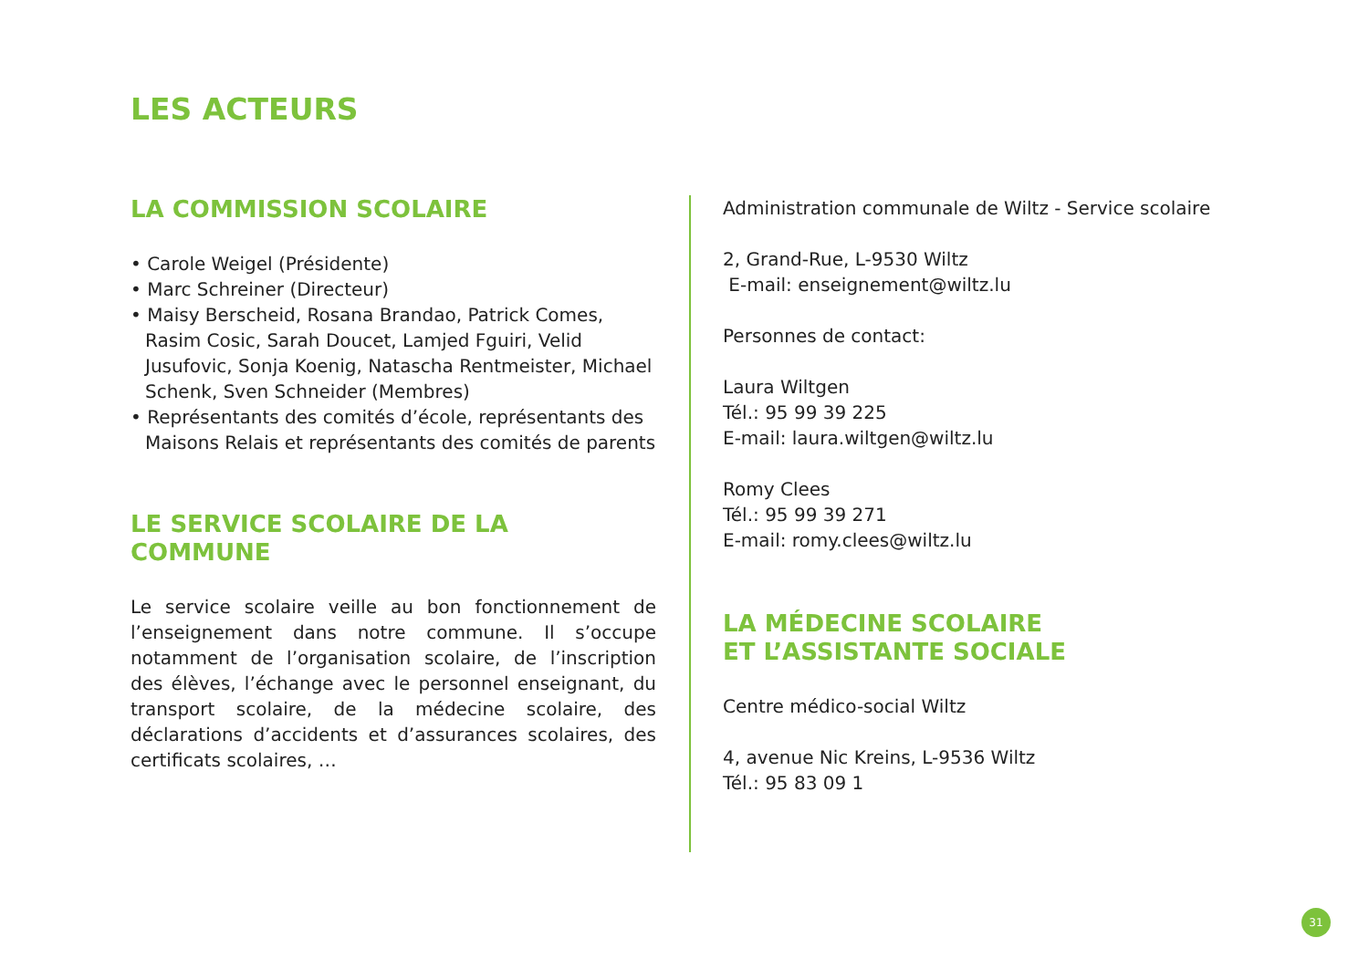LES ACTEURS
LA COMMISSION SCOLAIRE
• Carole Weigel (Présidente)
• Marc Schreiner (Directeur)
• Maisy Berscheid, Rosana Brandao, Patrick Comes, Rasim Cosic, Sarah Doucet, Lamjed Fguiri, Velid Jusufovic, Sonja Koenig, Natascha Rentmeister, Michael Schenk, Sven Schneider (Membres)
• Représentants des comités d’école, représentants des Maisons Relais et représentants des comités de parents
LE SERVICE SCOLAIRE DE LA COMMUNE
Le service scolaire veille au bon fonctionnement de l’enseignement dans notre commune. Il s’occupe notamment de l’organisation scolaire, de l’inscription des élèves, l’échange avec le personnel enseignant, du transport scolaire, de la médecine scolaire, des déclarations d’accidents et d’assurances scolaires, des certificats scolaires, …
Administration communale de Wiltz - Service scolaire
2, Grand-Rue, L-9530 Wiltz
E-mail: enseignement@wiltz.lu
Personnes de contact:
Laura Wiltgen
Tél.: 95 99 39 225
E-mail: laura.wiltgen@wiltz.lu
Romy Clees
Tél.: 95 99 39 271
E-mail: romy.clees@wiltz.lu
LA MÉDECINE SCOLAIRE
ET L’ASSISTANTE SOCIALE
Centre médico-social Wiltz
4, avenue Nic Kreins, L-9536 Wiltz
Tél.: 95 83 09 1
31